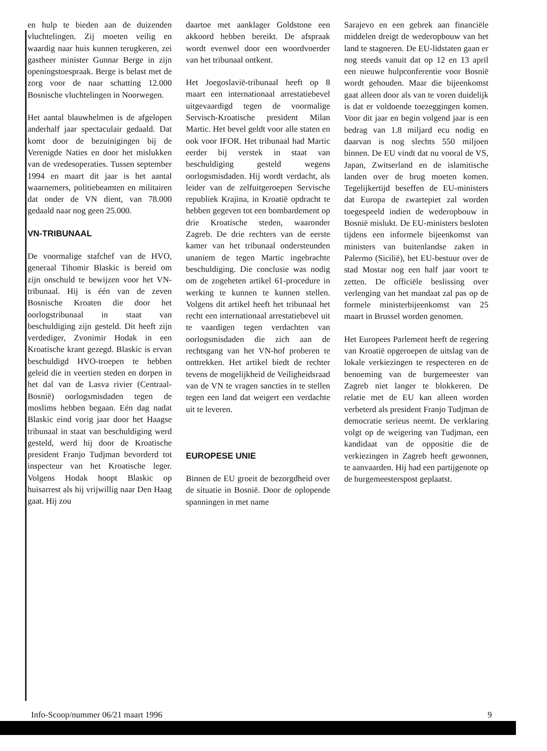en hulp te bieden aan de duizenden vluchtelingen. Zij moeten veilig en waardig naar huis kunnen terugkeren, zei gastheer minister Gunnar Berge in zijn openingstoespraak. Berge is belast met de zorg voor de naar schatting 12.000 Bosnische vluchtelingen in Noorwegen.
Het aantal blauwhelmen is de afgelopen anderhalf jaar spectaculair gedaald. Dat komt door de bezuinigingen bij de Verenigde Naties en door het mislukken van de vredesoperaties. Tussen september 1994 en maart dit jaar is het aantal waarnemers, politiebeamten en militairen dat onder de VN dient, van 78.000 gedaald naar nog geen 25.000.
VN-TRIBUNAAL
De voormalige stafchef van de HVO, generaal Tihomir Blaskic is bereid om zijn onschuld te bewijzen voor het VN-tribunaal. Hij is één van de zeven Bosnische Kroaten die door het oorlogstribunaal in staat van beschuldiging zijn gesteld. Dit heeft zijn verdediger, Zvonimir Hodak in een Kroatische krant gezegd. Blaskic is ervan beschuldigd HVO-troepen te hebben geleid die in veertien steden en dorpen in het dal van de Lasva rivier (Centraal-Bosnië) oorlogsmisdaden tegen de moslims hebben begaan. Eén dag nadat Blaskic eind vorig jaar door het Haagse tribunaal in staat van beschuldiging werd gesteld, werd hij door de Kroatische president Franjo Tudjman bevorderd tot inspecteur van het Kroatische leger. Volgens Hodak hoopt Blaskic op huisarrest als hij vrijwillig naar Den Haag gaat. Hij zou
daartoe met aanklager Goldstone een akkoord hebben bereikt. De afspraak wordt evenwel door een woordvoerder van het tribunaal ontkent.
Het Joegoslavië-tribunaal heeft op 8 maart een internationaal arrestatiebevel uitgevaardigd tegen de voormalige Servisch-Kroatische president Milan Martic. Het bevel geldt voor alle staten en ook voor IFOR. Het tribunaal had Martic eerder bij verstek in staat van beschuldiging gesteld wegens oorlogsmisdaden. Hij wordt verdacht, als leider van de zelfuitgeroepen Servische republiek Krajina, in Kroatië opdracht te hebben gegeven tot een bombardement op drie Kroatische steden, waaronder Zagreb. De drie rechters van de eerste kamer van het tribunaal ondersteunden unaniem de tegen Martic ingebrachte beschuldiging. Die conclusie was nodig om de zogeheten artikel 61-procedure in werking te kunnen te kunnen stellen. Volgens dit artikel heeft het tribunaal het recht een internationaal arrestatiebevel uit te vaardigen tegen verdachten van oorlogsmisdaden die zich aan de rechtsgang van het VN-hof proberen te onttrekken. Het artikel biedt de rechter tevens de mogelijkheid de Veiligheidsraad van de VN te vragen sancties in te stellen tegen een land dat weigert een verdachte uit te leveren.
EUROPESE UNIE
Binnen de EU groeit de bezorgdheid over de situatie in Bosnië. Door de oplopende spanningen in met name
Sarajevo en een gebrek aan financiële middelen dreigt de wederopbouw van het land te stagneren. De EU-lidstaten gaan er nog steeds vanuit dat op 12 en 13 april een nieuwe hulpconferentie voor Bosnië wordt gehouden. Maar die bijeenkomst gaat alleen door als van te voren duidelijk is dat er voldoende toezeggingen komen. Voor dit jaar en begin volgend jaar is een bedrag van 1.8 miljard ecu nodig en daarvan is nog slechts 550 miljoen binnen. De EU vindt dat nu vooral de VS, Japan, Zwitserland en de islamitische landen over de brug moeten komen. Tegelijkertijd beseffen de EU-ministers dat Europa de zwartepiet zal worden toegespeeld indien de wederopbouw in Bosnië mislukt. De EU-ministers besloten tijdens een informele bijeenkomst van ministers van buitenlandse zaken in Palermo (Sicilië), het EU-bestuur over de stad Mostar nog een half jaar voort te zetten. De officiële beslissing over verlenging van het mandaat zal pas op de formele ministerbijeenkomst van 25 maart in Brussel worden genomen.
Het Europees Parlement heeft de regering van Kroatië opgeroepen de uitslag van de lokale verkiezingen te respecteren en de benoeming van de burgemeester van Zagreb niet langer te blokkeren. De relatie met de EU kan alleen worden verbeterd als president Franjo Tudjman de democratie serieus neemt. De verklaring volgt op de weigering van Tudjman, een kandidaat van de oppositie die de verkiezingen in Zagreb heeft gewonnen, te aanvaarden. Hij had een partijgenote op de burgemeesterspost geplaatst.
Info-Scoop/nummer 06/21 maart 1996 9